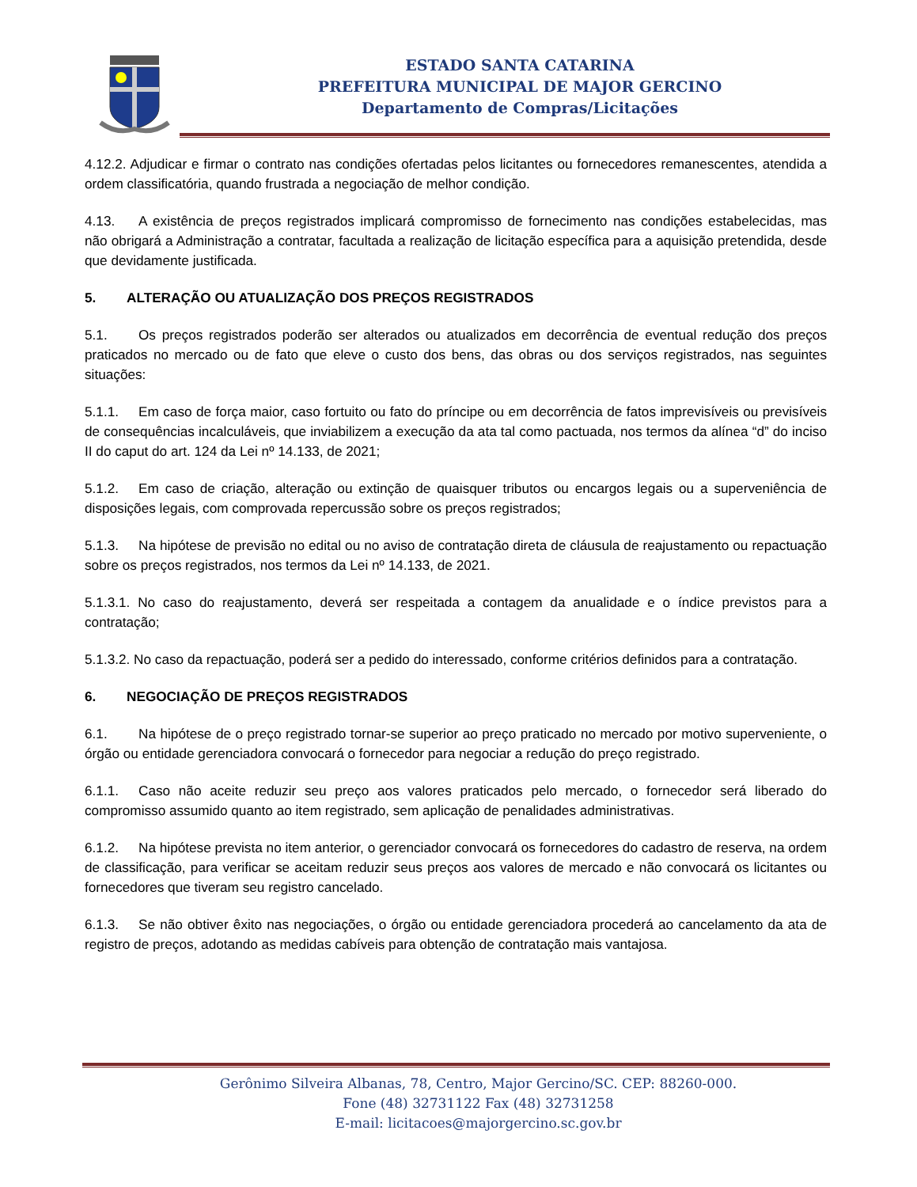ESTADO SANTA CATARINA
PREFEITURA MUNICIPAL DE MAJOR GERCINO
Departamento de Compras/Licitações
4.12.2. Adjudicar e firmar o contrato nas condições ofertadas pelos licitantes ou fornecedores remanescentes, atendida a ordem classificatória, quando frustrada a negociação de melhor condição.
4.13. A existência de preços registrados implicará compromisso de fornecimento nas condições estabelecidas, mas não obrigará a Administração a contratar, facultada a realização de licitação específica para a aquisição pretendida, desde que devidamente justificada.
5. ALTERAÇÃO OU ATUALIZAÇÃO DOS PREÇOS REGISTRADOS
5.1. Os preços registrados poderão ser alterados ou atualizados em decorrência de eventual redução dos preços praticados no mercado ou de fato que eleve o custo dos bens, das obras ou dos serviços registrados, nas seguintes situações:
5.1.1. Em caso de força maior, caso fortuito ou fato do príncipe ou em decorrência de fatos imprevisíveis ou previsíveis de consequências incalculáveis, que inviabilizem a execução da ata tal como pactuada, nos termos da alínea “d” do inciso II do caput do art. 124 da Lei nº 14.133, de 2021;
5.1.2. Em caso de criação, alteração ou extinção de quaisquer tributos ou encargos legais ou a superveniência de disposições legais, com comprovada repercussão sobre os preços registrados;
5.1.3. Na hipótese de previsão no edital ou no aviso de contratação direta de cláusula de reajustamento ou repactuação sobre os preços registrados, nos termos da Lei nº 14.133, de 2021.
5.1.3.1. No caso do reajustamento, deverá ser respeitada a contagem da anualidade e o índice previstos para a contratação;
5.1.3.2. No caso da repactuação, poderá ser a pedido do interessado, conforme critérios definidos para a contratação.
6. NEGOCIAÇÃO DE PREÇOS REGISTRADOS
6.1. Na hipótese de o preço registrado tornar-se superior ao preço praticado no mercado por motivo superveniente, o órgão ou entidade gerenciadora convocará o fornecedor para negociar a redução do preço registrado.
6.1.1. Caso não aceite reduzir seu preço aos valores praticados pelo mercado, o fornecedor será liberado do compromisso assumido quanto ao item registrado, sem aplicação de penalidades administrativas.
6.1.2. Na hipótese prevista no item anterior, o gerenciador convocará os fornecedores do cadastro de reserva, na ordem de classificação, para verificar se aceitam reduzir seus preços aos valores de mercado e não convocará os licitantes ou fornecedores que tiveram seu registro cancelado.
6.1.3. Se não obtiver êxito nas negociações, o órgão ou entidade gerenciadora procederá ao cancelamento da ata de registro de preços, adotando as medidas cabíveis para obtenção de contratação mais vantajosa.
Gerônimo Silveira Albanas, 78, Centro, Major Gercino/SC. CEP: 88260-000.
Fone (48) 32731122 Fax (48) 32731258
E-mail: licitacoes@majorgercino.sc.gov.br